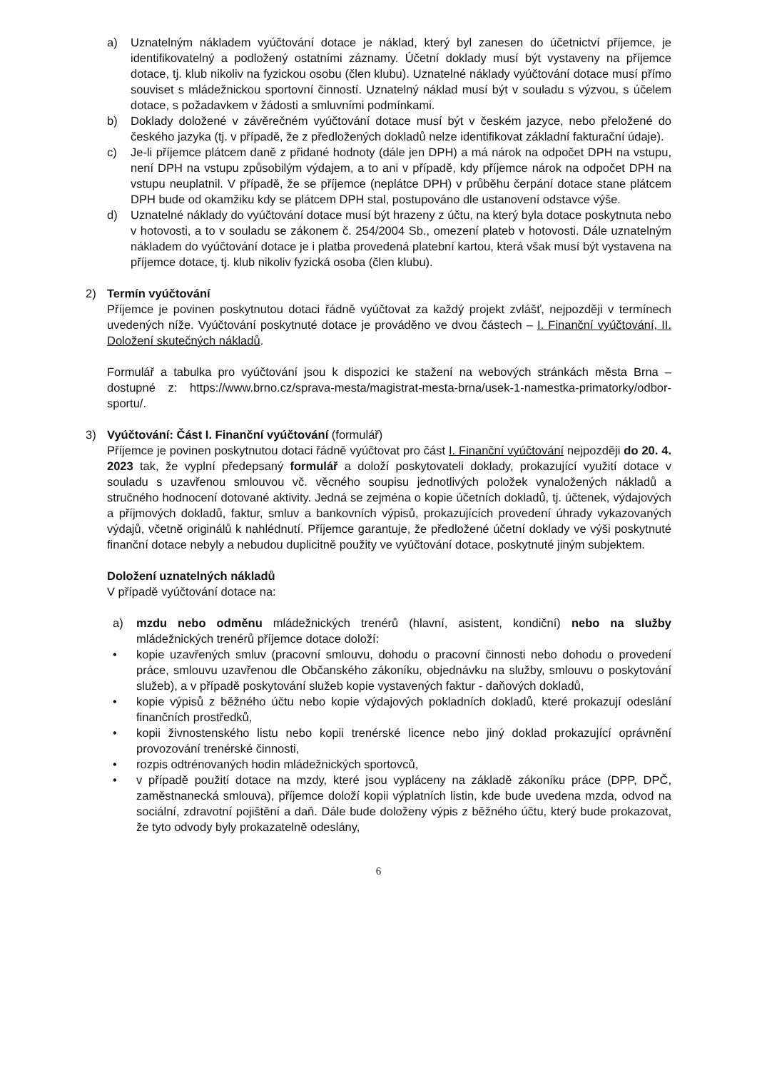a) Uznatelným nákladem vyúčtování dotace je náklad, který byl zanesen do účetnictví příjemce, je identifikovatelný a podložený ostatními záznamy. Účetní doklady musí být vystaveny na příjemce dotace, tj. klub nikoliv na fyzickou osobu (člen klubu). Uznatelné náklady vyúčtování dotace musí přímo souviset s mládežnickou sportovní činností. Uznatelný náklad musí být v souladu s výzvou, s účelem dotace, s požadavkem v žádosti a smluvními podmínkami.
b) Doklady doložené v závěrečném vyúčtování dotace musí být v českém jazyce, nebo přeložené do českého jazyka (tj. v případě, že z předložených dokladů nelze identifikovat základní fakturační údaje).
c) Je-li příjemce plátcem daně z přidané hodnoty (dále jen DPH) a má nárok na odpočet DPH na vstupu, není DPH na vstupu způsobilým výdajem, a to ani v případě, kdy příjemce nárok na odpočet DPH na vstupu neuplatnil. V případě, že se příjemce (neplátce DPH) v průběhu čerpání dotace stane plátcem DPH bude od okamžiku kdy se plátcem DPH stal, postupováno dle ustanovení odstavce výše.
d) Uznatelné náklady do vyúčtování dotace musí být hrazeny z účtu, na který byla dotace poskytnuta nebo v hotovosti, a to v souladu se zákonem č. 254/2004 Sb., omezení plateb v hotovosti. Dále uznatelným nákladem do vyúčtování dotace je i platba provedená platební kartou, která však musí být vystavena na příjemce dotace, tj. klub nikoliv fyzická osoba (člen klubu).
2) Termín vyúčtování
Příjemce je povinen poskytnutou dotaci řádně vyúčtovat za každý projekt zvlášť, nejpozději v termínech uvedených níže. Vyúčtování poskytnuté dotace je prováděno ve dvou částech – I. Finanční vyúčtování, II. Doložení skutečných nákladů.
Formulář a tabulka pro vyúčtování jsou k dispozici ke stažení na webových stránkách města Brna – dostupné z: https://www.brno.cz/sprava-mesta/magistrat-mesta-brna/usek-1-namestka-primatorky/odbor-sportu/.
3) Vyúčtování: Část I. Finanční vyúčtování (formulář)
Příjemce je povinen poskytnutou dotaci řádně vyúčtovat pro část I. Finanční vyúčtování nejpozději do 20. 4. 2023 tak, že vyplní předepsaný formulář a doloží poskytovateli doklady, prokazující využití dotace v souladu s uzavřenou smlouvou vč. věcného soupisu jednotlivých položek vynaložených nákladů a stručného hodnocení dotované aktivity. Jedná se zejména o kopie účetních dokladů, tj. účtenek, výdajových a příjmových dokladů, faktur, smluv a bankovních výpisů, prokazujících provedení úhrady vykazovaných výdajů, včetně originálů k nahlédnutí. Příjemce garantuje, že předložené účetní doklady ve výši poskytnuté finanční dotace nebyly a nebudou duplicitně použity ve vyúčtování dotace, poskytnuté jiným subjektem.
Doložení uznatelných nákladů
V případě vyúčtování dotace na:
a) mzdu nebo odměnu mládežnických trenérů (hlavní, asistent, kondiční) nebo na služby mládežnických trenérů příjemce dotace doloží:
• kopie uzavřených smluv (pracovní smlouvu, dohodu o pracovní činnosti nebo dohodu o provedení práce, smlouvu uzavřenou dle Občanského zákoníku, objednávku na služby, smlouvu o poskytování služeb), a v případě poskytování služeb kopie vystavených faktur - daňových dokladů,
• kopie výpisů z běžného účtu nebo kopie výdajových pokladních dokladů, které prokazují odeslání finančních prostředků,
• kopii živnostenského listu nebo kopii trenérské licence nebo jiný doklad prokazující oprávnění provozování trenérské činnosti,
• rozpis odtrénovaných hodin mládežnických sportovců,
• v případě použití dotace na mzdy, které jsou vypláceny na základě zákoníku práce (DPP, DPČ, zaměstnanecká smlouva), příjemce doloží kopii výplatních listin, kde bude uvedena mzda, odvod na sociální, zdravotní pojištění a daň. Dále bude doloženy výpis z běžného účtu, který bude prokazovat, že tyto odvody byly prokazatelně odeslány,
6